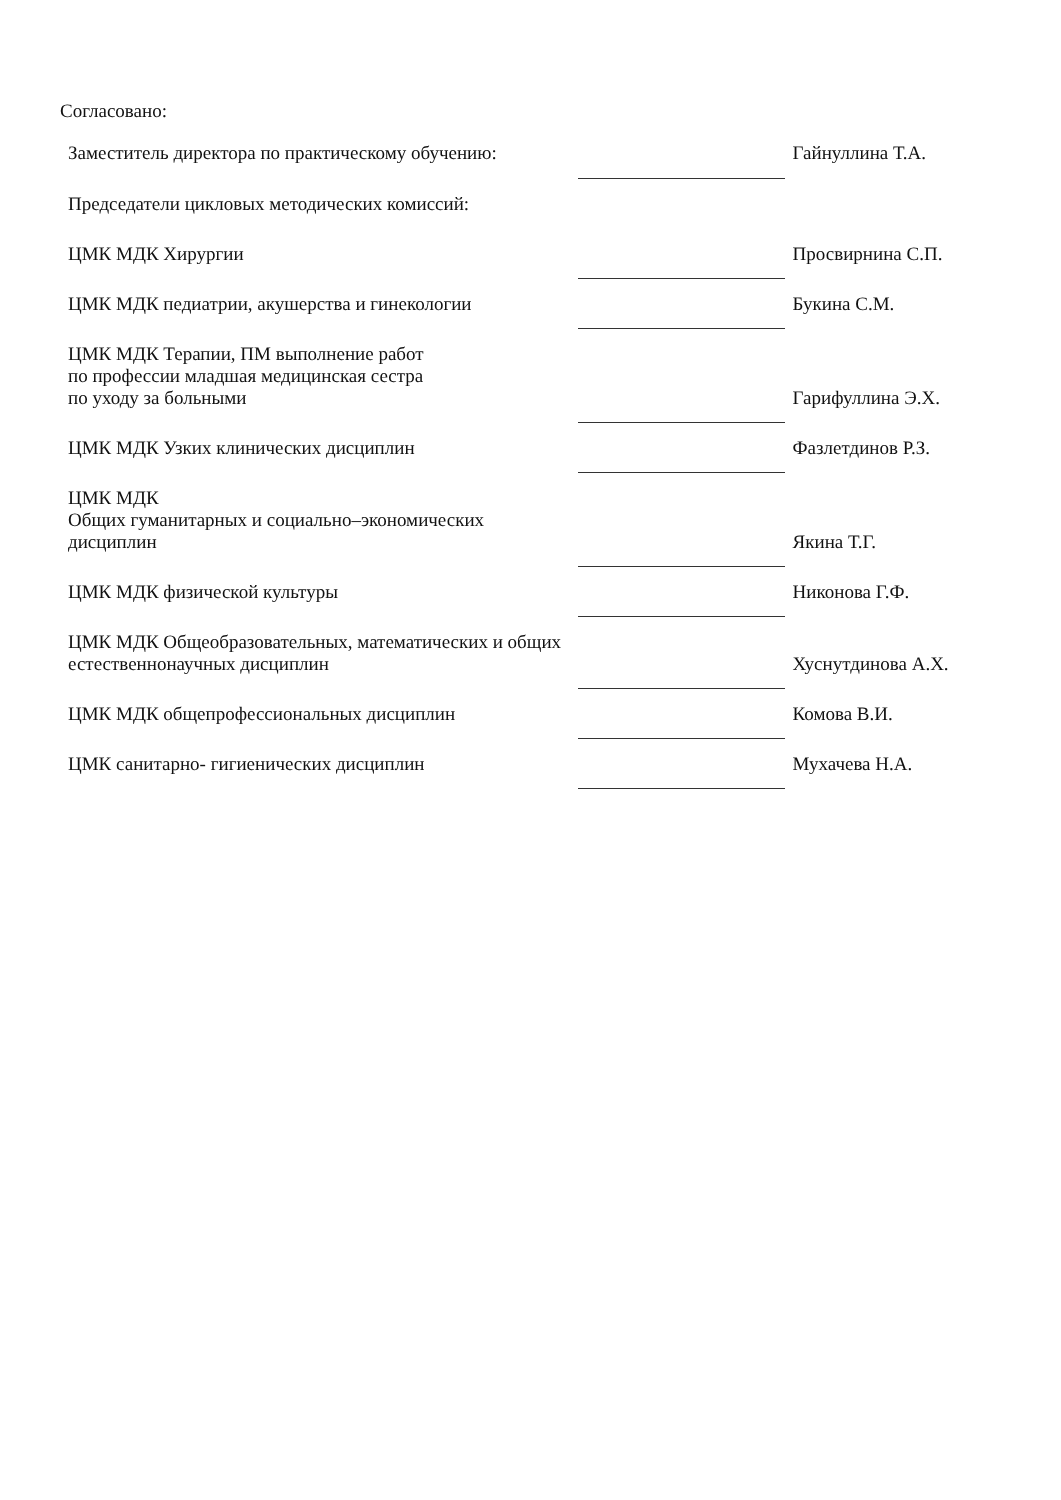Согласовано:
| Заместитель директора по практическому обучению: | | Гайнуллина Т.А. |
| Председатели цикловых методических комиссий: | | |
| ЦМК МДК Хирургии | | Просвирнина С.П. |
| ЦМК МДК педиатрии, акушерства и гинекологии | | Букина С.М. |
| ЦМК МДК Терапии, ПМ выполнение работ по профессии младшая медицинская сестра по уходу за больными | | Гарифуллина Э.Х. |
| ЦМК МДК Узких клинических дисциплин | | Фазлетдинов Р.З. |
| ЦМК МДК Общих гуманитарных и социально–экономических дисциплин | | Якина Т.Г. |
| ЦМК МДК физической культуры | | Никонова Г.Ф. |
| ЦМК МДК Общеобразовательных, математических и общих естественнонаучных дисциплин | | Хуснутдинова А.Х. |
| ЦМК МДК общепрофессиональных дисциплин | | Комова В.И. |
| ЦМК санитарно- гигиенических дисциплин | | Мухачева Н.А. |